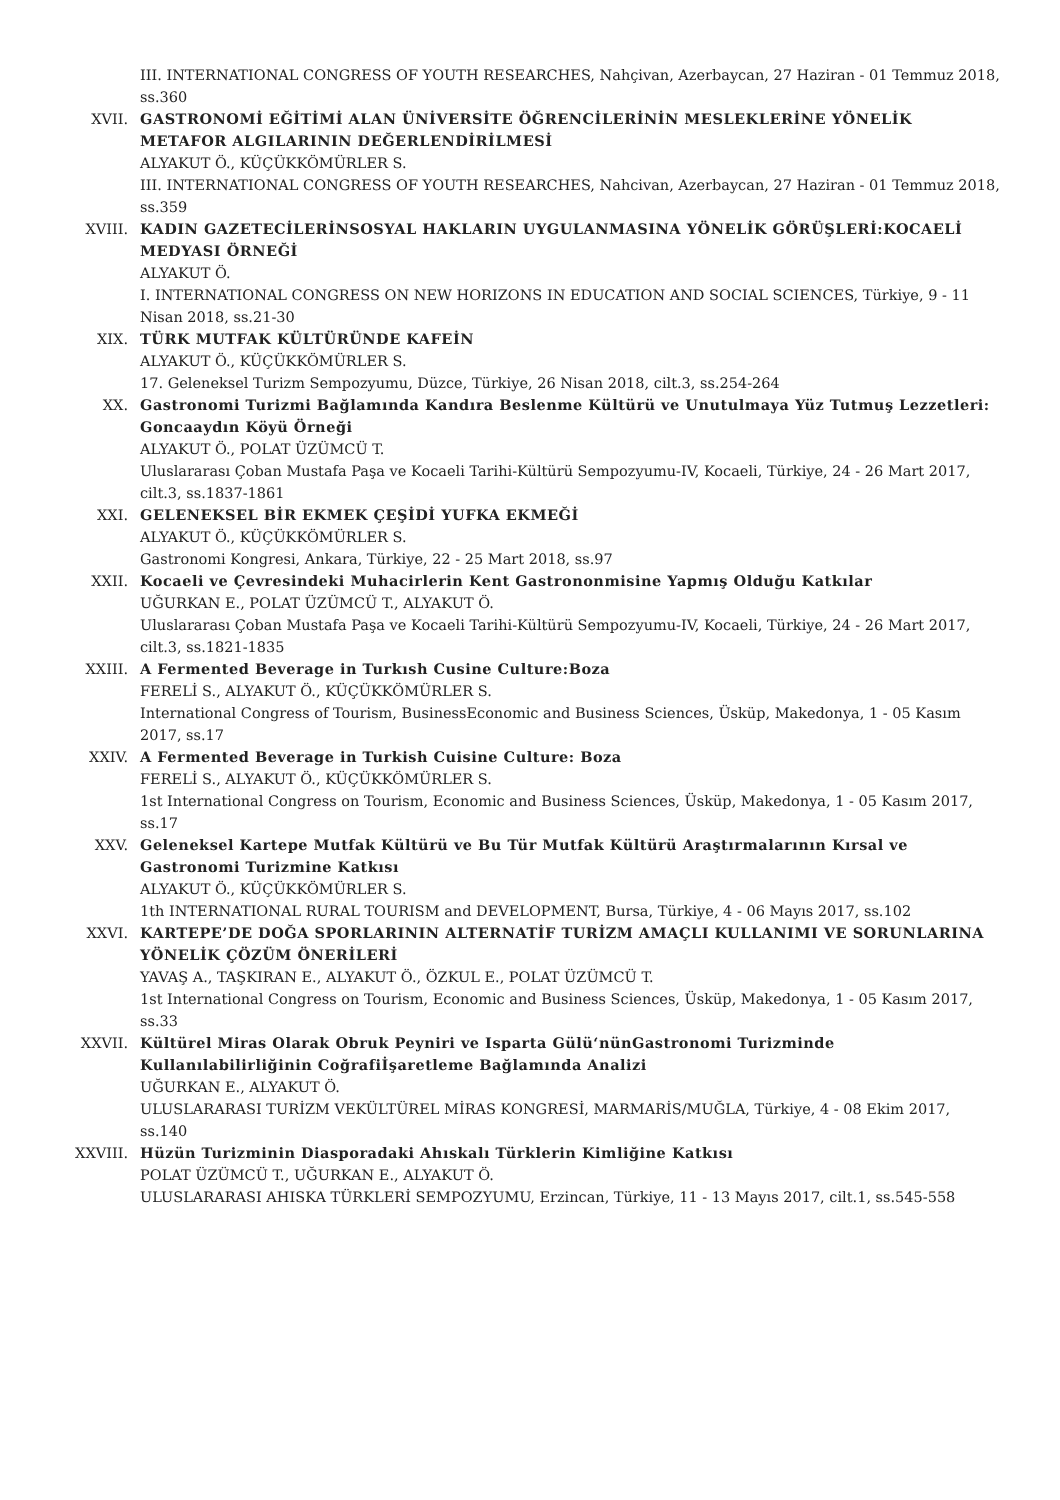III. INTERNATIONAL CONGRESS OF YOUTH RESEARCHES, Nahçivan, Azerbaycan, 27 Haziran - 01 Temmuz 2018, ss.360
XVII. GASTRONOMİ EĞİTİMİ ALAN ÜNİVERSİTE ÖĞRENCİLERİNİN MESLEKLERİNE YÖNELİK METAFOR ALGILARININ DEĞERLENDİRİLMESİ
ALYAKUT Ö., KÜÇÜKKÖMÜRLER S.
III. INTERNATIONAL CONGRESS OF YOUTH RESEARCHES, Nahcivan, Azerbaycan, 27 Haziran - 01 Temmuz 2018, ss.359
XVIII. KADIN GAZETECİLERİNSOSYAL HAKLARIN UYGULANMASINA YÖNELİK GÖRÜŞLERİ:KOCAELİ MEDYASI ÖRNEĞİ
ALYAKUT Ö.
I. INTERNATIONAL CONGRESS ON NEW HORIZONS IN EDUCATION AND SOCIAL SCIENCES, Türkiye, 9 - 11 Nisan 2018, ss.21-30
XIX. TÜRK MUTFAK KÜLTÜRÜNDE KAFEİN
ALYAKUT Ö., KÜÇÜKKÖMÜRLER S.
17. Geleneksel Turizm Sempozyumu, Düzce, Türkiye, 26 Nisan 2018, cilt.3, ss.254-264
XX. Gastronomi Turizmi Bağlamında Kandıra Beslenme Kültürü ve Unutulmaya Yüz Tutmuş Lezzetleri: Goncaaydın Köyü Örneği
ALYAKUT Ö., POLAT ÜZÜMCÜ T.
Uluslararası Çoban Mustafa Paşa ve Kocaeli Tarihi-Kültürü Sempozyumu-IV, Kocaeli, Türkiye, 24 - 26 Mart 2017, cilt.3, ss.1837-1861
XXI. GELENEKSEL BİR EKMEK ÇEŞİDİ YUFKA EKMEĞİ
ALYAKUT Ö., KÜÇÜKKÖMÜRLER S.
Gastronomi Kongresi, Ankara, Türkiye, 22 - 25 Mart 2018, ss.97
XXII. Kocaeli ve Çevresindeki Muhacirlerin Kent Gastrononmisine Yapmış Olduğu Katkılar
UĞURKAN E., POLAT ÜZÜMCÜ T., ALYAKUT Ö.
Uluslararası Çoban Mustafa Paşa ve Kocaeli Tarihi-Kültürü Sempozyumu-IV, Kocaeli, Türkiye, 24 - 26 Mart 2017, cilt.3, ss.1821-1835
XXIII. A Fermented Beverage in Turkısh Cusine Culture:Boza
FERELİ S., ALYAKUT Ö., KÜÇÜKKÖMÜRLER S.
International Congress of Tourism, BusinessEconomic and Business Sciences, Üsküp, Makedonya, 1 - 05 Kasım 2017, ss.17
XXIV. A Fermented Beverage in Turkish Cuisine Culture: Boza
FERELİ S., ALYAKUT Ö., KÜÇÜKKÖMÜRLER S.
1st International Congress on Tourism, Economic and Business Sciences, Üsküp, Makedonya, 1 - 05 Kasım 2017, ss.17
XXV. Geleneksel Kartepe Mutfak Kültürü ve Bu Tür Mutfak Kültürü Araştırmalarının Kırsal ve Gastronomi Turizmine Katkısı
ALYAKUT Ö., KÜÇÜKKÖMÜRLER S.
1th INTERNATIONAL RURAL TOURISM and DEVELOPMENT, Bursa, Türkiye, 4 - 06 Mayıs 2017, ss.102
XXVI. KARTEPE’DE DOĞA SPORLARININ ALTERNATİF TURİZM AMAÇLI KULLANIMI VE SORUNLARINA YÖNELİK ÇÖZÜM ÖNERİLERİ
YAVAŞ A., TAŞKIRAN E., ALYAKUT Ö., ÖZKUL E., POLAT ÜZÜMCÜ T.
1st International Congress on Tourism, Economic and Business Sciences, Üsküp, Makedonya, 1 - 05 Kasım 2017, ss.33
XXVII. Kültürel Miras Olarak Obruk Peyniri ve Isparta Gülü‘nünGastronomi Turizminde Kullanılabilirliğinin Coğrafiİşaretleme Bağlamında Analizi
UĞURKAN E., ALYAKUT Ö.
ULUSLARARASI TURİZM VEKÜLTÜREL MİRAS KONGRESİ, MARMARİS/MUĞLA, Türkiye, 4 - 08 Ekim 2017, ss.140
XXVIII. Hüzün Turizminin Diasporadaki Ahıskalı Türklerin Kimliğine Katkısı
POLAT ÜZÜMCÜ T., UĞURKAN E., ALYAKUT Ö.
ULUSLARARASI AHISKA TÜRKLERİ SEMPOZYUMU, Erzincan, Türkiye, 11 - 13 Mayıs 2017, cilt.1, ss.545-558